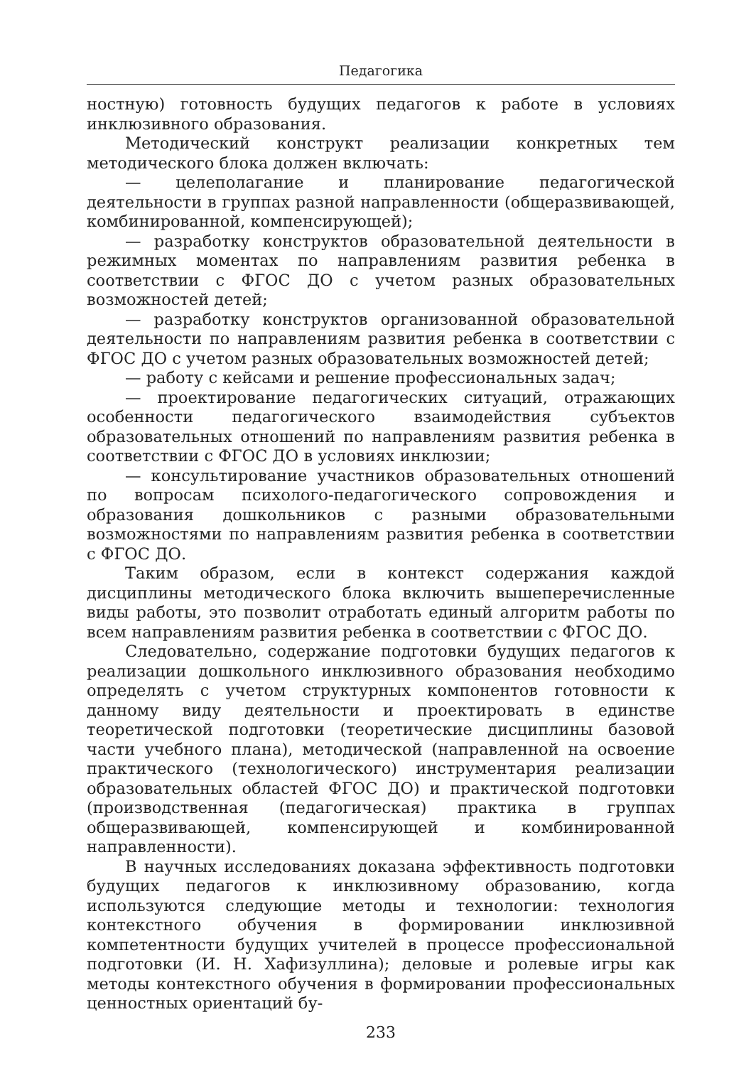Педагогика
ностную) готовность будущих педагогов к работе в условиях инклюзивного образования.
Методический конструкт реализации конкретных тем методического блока должен включать:
— целеполагание и планирование педагогической деятельности в группах разной направленности (общеразвивающей, комбинированной, компенсирующей);
— разработку конструктов образовательной деятельности в режимных моментах по направлениям развития ребенка в соответствии с ФГОС ДО с учетом разных образовательных возможностей детей;
— разработку конструктов организованной образовательной деятельности по направлениям развития ребенка в соответствии с ФГОС ДО с учетом разных образовательных возможностей детей;
— работу с кейсами и решение профессиональных задач;
— проектирование педагогических ситуаций, отражающих особенности педагогического взаимодействия субъектов образовательных отношений по направлениям развития ребенка в соответствии с ФГОС ДО в условиях инклюзии;
— консультирование участников образовательных отношений по вопросам психолого-педагогического сопровождения и образования дошкольников с разными образовательными возможностями по направлениям развития ребенка в соответствии с ФГОС ДО.
Таким образом, если в контекст содержания каждой дисциплины методического блока включить вышеперечисленные виды работы, это позволит отработать единый алгоритм работы по всем направлениям развития ребенка в соответствии с ФГОС ДО.
Следовательно, содержание подготовки будущих педагогов к реализации дошкольного инклюзивного образования необходимо определять с учетом структурных компонентов готовности к данному виду деятельности и проектировать в единстве теоретической подготовки (теоретические дисциплины базовой части учебного плана), методической (направленной на освоение практического (технологического) инструментария реализации образовательных областей ФГОС ДО) и практической подготовки (производственная (педагогическая) практика в группах общеразвивающей, компенсирующей и комбинированной направленности).
В научных исследованиях доказана эффективность подготовки будущих педагогов к инклюзивному образованию, когда используются следующие методы и технологии: технология контекстного обучения в формировании инклюзивной компетентности будущих учителей в процессе профессиональной подготовки (И. Н. Хафизуллина); деловые и ролевые игры как методы контекстного обучения в формировании профессиональных ценностных ориентаций бу-
233